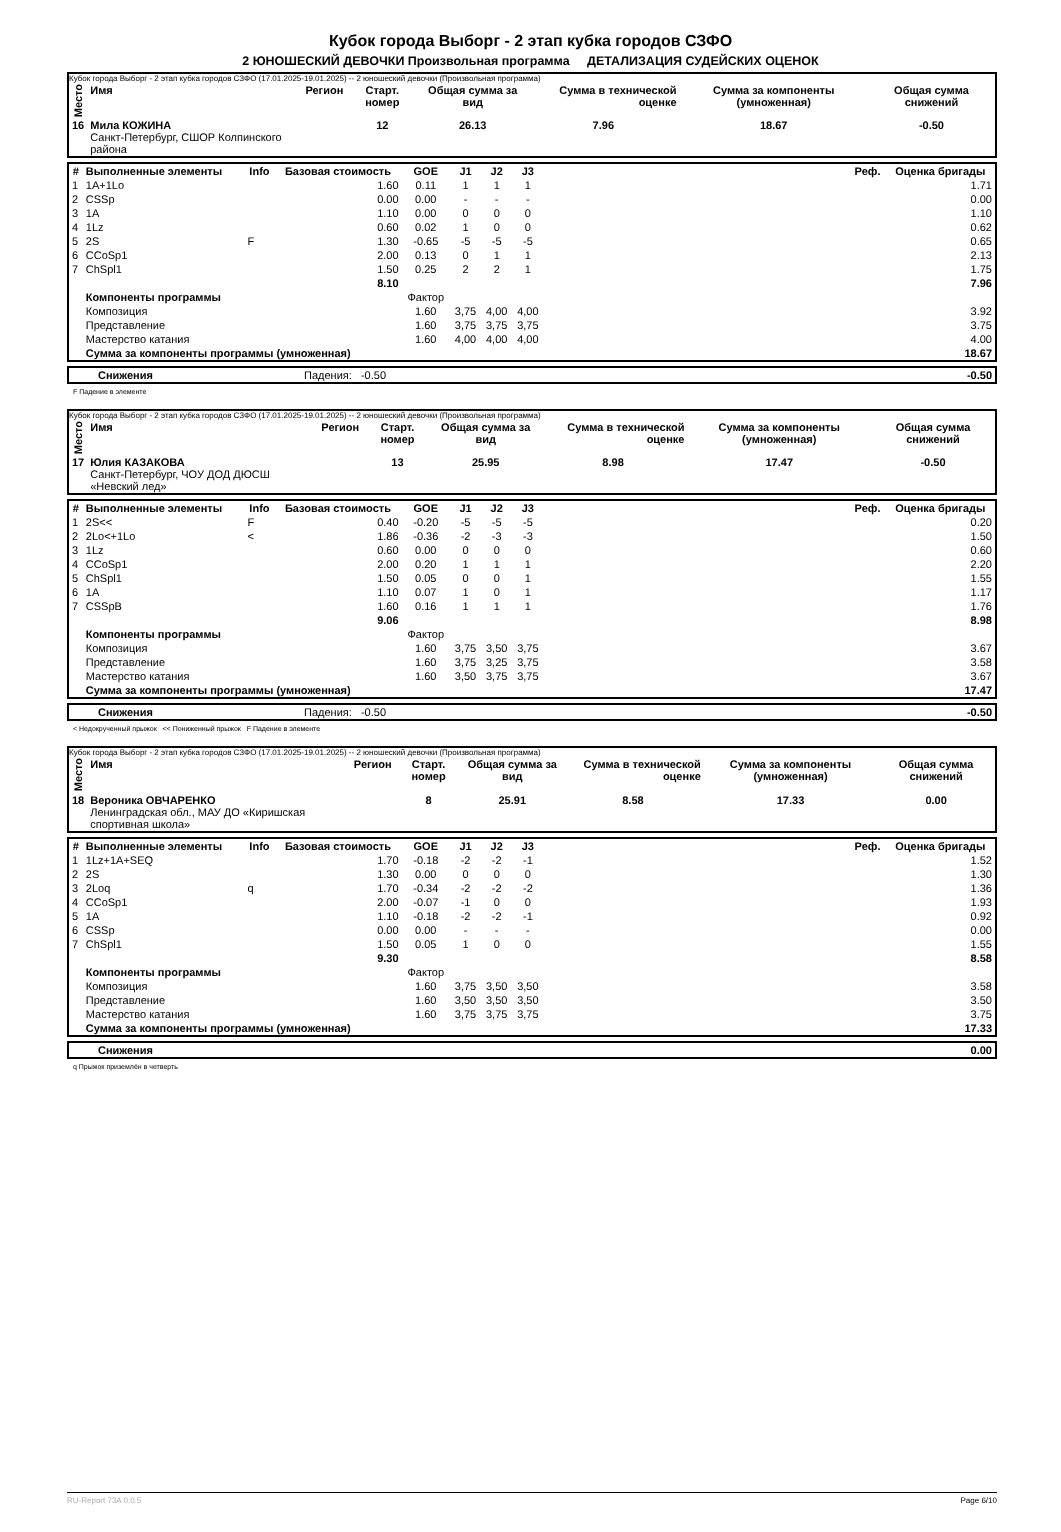Кубок города Выборг - 2 этап кубка городов СЗФО
2 ЮНОШЕСКИЙ ДЕВОЧКИ Произвольная программа ДЕТАЛИЗАЦИЯ СУДЕЙСКИХ ОЦЕНОК
Кубок города Выборг - 2 этап кубка городов СЗФО (17.01.2025-19.01.2025) -- 2 юношеский девочки (Произвольная программа)
| Место | Имя | Регион | Старт. номер | Общая сумма за вид | Сумма в технической оценке | Сумма за компоненты (умноженная) | Общая сумма снижений |
| --- | --- | --- | --- | --- | --- | --- | --- |
| 16 | Мила КОЖИНА Санкт-Петербург, СШОР Колпинского района | | 12 | 26.13 | 7.96 | 18.67 | -0.50 |
| # | Выполненные элементы | Info | Базовая стоимость | GOE | J1 | J2 | J3 | | Реф. | Оценка бригады |
| --- | --- | --- | --- | --- | --- | --- | --- | --- | --- | --- |
| 1 | 1A+1Lo | | 1.60 | 0.11 | 1 | 1 | 1 | | | 1.71 |
| 2 | CSSp | | 0.00 | 0.00 | - | - | - | | | 0.00 |
| 3 | 1A | | 1.10 | 0.00 | 0 | 0 | 0 | | | 1.10 |
| 4 | 1Lz | | 0.60 | 0.02 | 1 | 0 | 0 | | | 0.62 |
| 5 | 2S | F | 1.30 | -0.65 | -5 | -5 | -5 | | | 0.65 |
| 6 | CCoSp1 | | 2.00 | 0.13 | 0 | 1 | 1 | | | 2.13 |
| 7 | ChSpl1 | | 1.50 | 0.25 | 2 | 2 | 1 | | | 1.75 |
| | | | 8.10 | | | | | | | 7.96 |
| | Компоненты программы | | | Фактор | | | | | | |
| | Композиция | | | 1.60 | 3,75 | 4,00 | 4,00 | | | 3.92 |
| | Представление | | | 1.60 | 3,75 | 3,75 | 3,75 | | | 3.75 |
| | Мастерство катания | | | 1.60 | 4,00 | 4,00 | 4,00 | | | 4.00 |
| | Сумма за компоненты программы (умноженная) | | | | | | | | | 18.67 |
| | Снижения | Падения: -0.50 | -0.50 |
F Падение в элементе
Кубок города Выборг - 2 этап кубка городов СЗФО (17.01.2025-19.01.2025) -- 2 юношеский девочки (Произвольная программа)
| Место | Имя | Регион | Старт. номер | Общая сумма за вид | Сумма в технической оценке | Сумма за компоненты (умноженная) | Общая сумма снижений |
| --- | --- | --- | --- | --- | --- | --- | --- |
| 17 | Юлия КАЗАКОВА Санкт-Петербург, ЧОУ ДОД ДЮСШ «Невский лед» | | 13 | 25.95 | 8.98 | 17.47 | -0.50 |
| # | Выполненные элементы | Info | Базовая стоимость | GOE | J1 | J2 | J3 | | Реф. | Оценка бригады |
| --- | --- | --- | --- | --- | --- | --- | --- | --- | --- | --- |
| 1 | 2S<< | F | 0.40 | -0.20 | -5 | -5 | -5 | | | 0.20 |
| 2 | 2Lo<+1Lo | < | 1.86 | -0.36 | -2 | -3 | -3 | | | 1.50 |
| 3 | 1Lz | | 0.60 | 0.00 | 0 | 0 | 0 | | | 0.60 |
| 4 | CCoSp1 | | 2.00 | 0.20 | 1 | 1 | 1 | | | 2.20 |
| 5 | ChSpl1 | | 1.50 | 0.05 | 0 | 0 | 1 | | | 1.55 |
| 6 | 1A | | 1.10 | 0.07 | 1 | 0 | 1 | | | 1.17 |
| 7 | CSSpB | | 1.60 | 0.16 | 1 | 1 | 1 | | | 1.76 |
| | | | 9.06 | | | | | | | 8.98 |
| | Компоненты программы | | | Фактор | | | | | | |
| | Композиция | | | 1.60 | 3,75 | 3,50 | 3,75 | | | 3.67 |
| | Представление | | | 1.60 | 3,75 | 3,25 | 3,75 | | | 3.58 |
| | Мастерство катания | | | 1.60 | 3,50 | 3,75 | 3,75 | | | 3.67 |
| | Сумма за компоненты программы (умноженная) | | | | | | | | | 17.47 |
| | Снижения | Падения: -0.50 | -0.50 |
< Недокрученный прыжок << Пониженный прыжок F Падение в элементе
Кубок города Выборг - 2 этап кубка городов СЗФО (17.01.2025-19.01.2025) -- 2 юношеский девочки (Произвольная программа)
| Место | Имя | Регион | Старт. номер | Общая сумма за вид | Сумма в технической оценке | Сумма за компоненты (умноженная) | Общая сумма снижений |
| --- | --- | --- | --- | --- | --- | --- | --- |
| 18 | Вероника ОВЧАРЕНКО Ленинградская обл., МАУ ДО «Киришская спортивная школа» | | 8 | 25.91 | 8.58 | 17.33 | 0.00 |
| # | Выполненные элементы | Info | Базовая стоимость | GOE | J1 | J2 | J3 | | Реф. | Оценка бригады |
| --- | --- | --- | --- | --- | --- | --- | --- | --- | --- | --- |
| 1 | 1Lz+1A+SEQ | | 1.70 | -0.18 | -2 | -2 | -1 | | | 1.52 |
| 2 | 2S | | 1.30 | 0.00 | 0 | 0 | 0 | | | 1.30 |
| 3 | 2Loq | q | 1.70 | -0.34 | -2 | -2 | -2 | | | 1.36 |
| 4 | CCoSp1 | | 2.00 | -0.07 | -1 | 0 | 0 | | | 1.93 |
| 5 | 1A | | 1.10 | -0.18 | -2 | -2 | -1 | | | 0.92 |
| 6 | CSSp | | 0.00 | 0.00 | - | - | - | | | 0.00 |
| 7 | ChSpl1 | | 1.50 | 0.05 | 1 | 0 | 0 | | | 1.55 |
| | | | 9.30 | | | | | | | 8.58 |
| | Компоненты программы | | | Фактор | | | | | | |
| | Композиция | | | 1.60 | 3,75 | 3,50 | 3,50 | | | 3.58 |
| | Представление | | | 1.60 | 3,50 | 3,50 | 3,50 | | | 3.50 |
| | Мастерство катания | | | 1.60 | 3,75 | 3,75 | 3,75 | | | 3.75 |
| | Сумма за компоненты программы (умноженная) | | | | | | | | | 17.33 |
| | Снижения | 0.00 |
q Прыжок приземлён в четверть
RU-Report 73A 0.0.5 Page 6/10